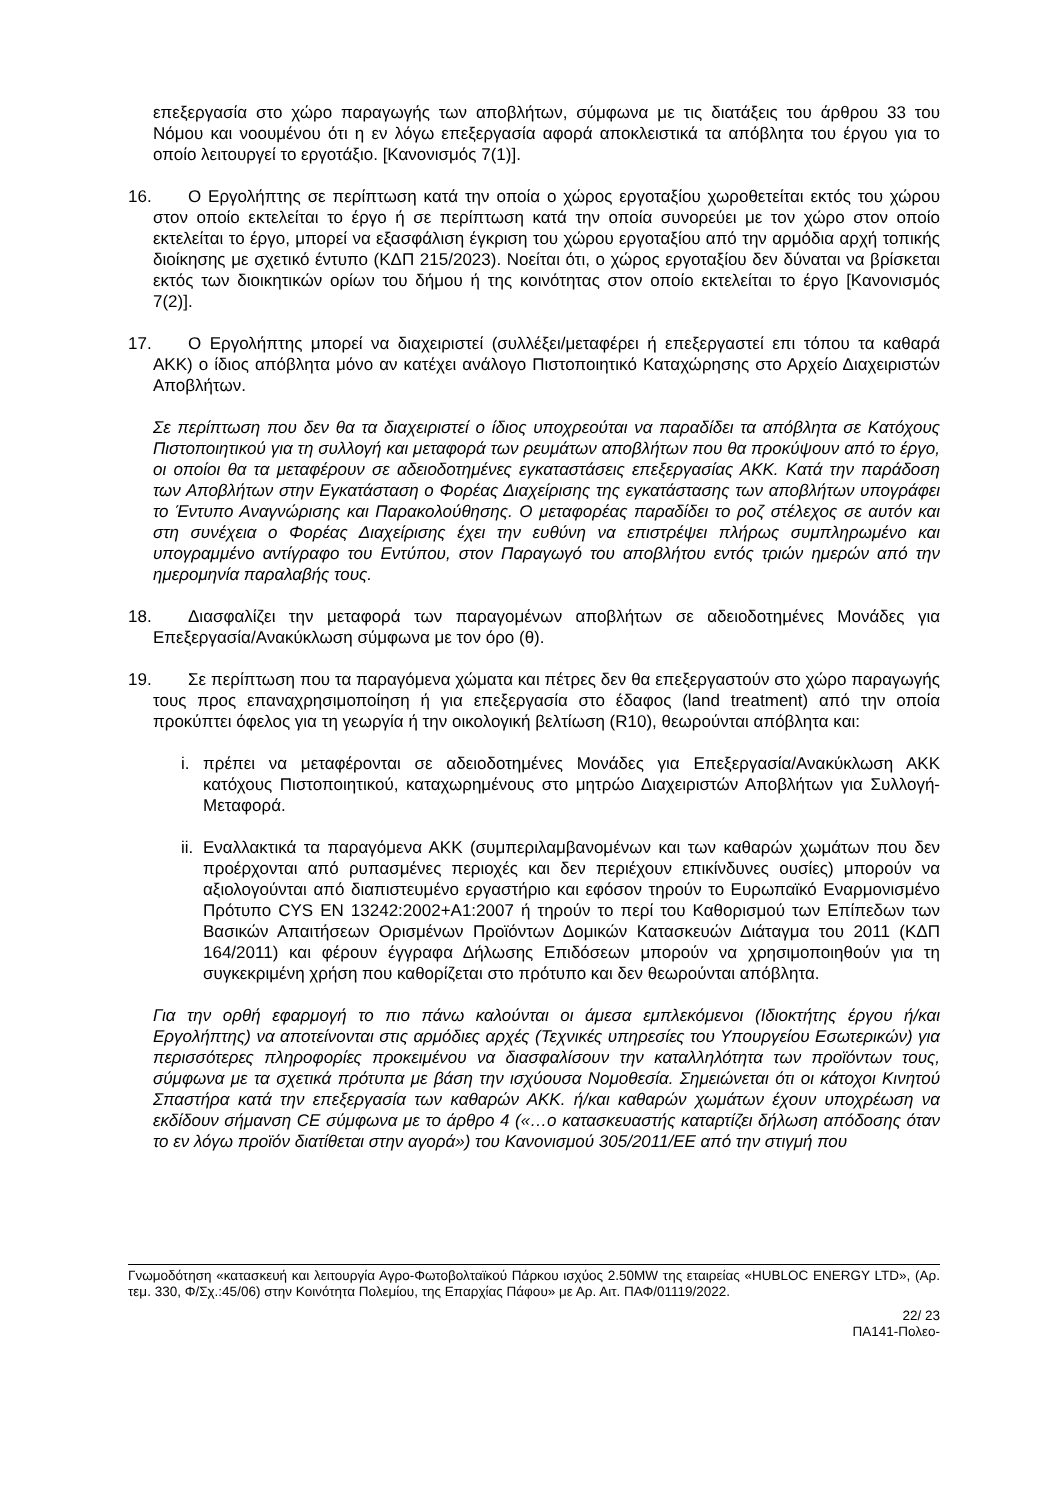επεξεργασία στο χώρο παραγωγής των αποβλήτων, σύμφωνα με τις διατάξεις του άρθρου 33 του Νόμου και νοουμένου ότι η εν λόγω επεξεργασία αφορά αποκλειστικά τα απόβλητα του έργου για το οποίο λειτουργεί το εργοτάξιο. [Κανονισμός 7(1)].
16. Ο Εργολήπτης σε περίπτωση κατά την οποία ο χώρος εργοταξίου χωροθετείται εκτός του χώρου στον οποίο εκτελείται το έργο ή σε περίπτωση κατά την οποία συνορεύει με τον χώρο στον οποίο εκτελείται το έργο, μπορεί να εξασφάλιση έγκριση του χώρου εργοταξίου από την αρμόδια αρχή τοπικής διοίκησης με σχετικό έντυπο (ΚΔΠ 215/2023). Νοείται ότι, ο χώρος εργοταξίου δεν δύναται να βρίσκεται εκτός των διοικητικών ορίων του δήμου ή της κοινότητας στον οποίο εκτελείται το έργο [Κανονισμός 7(2)].
17. Ο Εργολήπτης μπορεί να διαχειριστεί (συλλέξει/μεταφέρει ή επεξεργαστεί επι τόπου τα καθαρά ΑΚΚ) ο ίδιος απόβλητα μόνο αν κατέχει ανάλογο Πιστοποιητικό Καταχώρησης στο Αρχείο Διαχειριστών Αποβλήτων.
Σε περίπτωση που δεν θα τα διαχειριστεί ο ίδιος υποχρεούται να παραδίδει τα απόβλητα σε Κατόχους Πιστοποιητικού για τη συλλογή και μεταφορά των ρευμάτων αποβλήτων που θα προκύψουν από το έργο, οι οποίοι θα τα μεταφέρουν σε αδειοδοτημένες εγκαταστάσεις επεξεργασίας ΑΚΚ. Κατά την παράδοση των Αποβλήτων στην Εγκατάσταση ο Φορέας Διαχείρισης της εγκατάστασης των αποβλήτων υπογράφει το Έντυπο Αναγνώρισης και Παρακολούθησης. Ο μεταφορέας παραδίδει το ροζ στέλεχος σε αυτόν και στη συνέχεια ο Φορέας Διαχείρισης έχει την ευθύνη να επιστρέψει πλήρως συμπληρωμένο και υπογραμμένο αντίγραφο του Εντύπου, στον Παραγωγό του αποβλήτου εντός τριών ημερών από την ημερομηνία παραλαβής τους.
18. Διασφαλίζει την μεταφορά των παραγομένων αποβλήτων σε αδειοδοτημένες Μονάδες για Επεξεργασία/Ανακύκλωση σύμφωνα με τον όρο (θ).
19. Σε περίπτωση που τα παραγόμενα χώματα και πέτρες δεν θα επεξεργαστούν στο χώρο παραγωγής τους προς επαναχρησιμοποίηση ή για επεξεργασία στο έδαφος (land treatment) από την οποία προκύπτει όφελος για τη γεωργία ή την οικολογική βελτίωση (R10), θεωρούνται απόβλητα και:
i. πρέπει να μεταφέρονται σε αδειοδοτημένες Μονάδες για Επεξεργασία/Ανακύκλωση ΑΚΚ κατόχους Πιστοποιητικού, καταχωρημένους στο μητρώο Διαχειριστών Αποβλήτων για Συλλογή-Μεταφορά.
ii. Εναλλακτικά τα παραγόμενα ΑΚΚ (συμπεριλαμβανομένων και των καθαρών χωμάτων που δεν προέρχονται από ρυπασμένες περιοχές και δεν περιέχουν επικίνδυνες ουσίες) μπορούν να αξιολογούνται από διαπιστευμένο εργαστήριο και εφόσον τηρούν το Ευρωπαϊκό Εναρμονισμένο Πρότυπο CYS EN 13242:2002+A1:2007 ή τηρούν το περί του Καθορισμού των Επίπεδων των Βασικών Απαιτήσεων Ορισμένων Προϊόντων Δομικών Κατασκευών Διάταγμα του 2011 (ΚΔΠ 164/2011) και φέρουν έγγραφα Δήλωσης Επιδόσεων μπορούν να χρησιμοποιηθούν για τη συγκεκριμένη χρήση που καθορίζεται στο πρότυπο και δεν θεωρούνται απόβλητα.
Για την ορθή εφαρμογή το πιο πάνω καλούνται οι άμεσα εμπλεκόμενοι (Ιδιοκτήτης έργου ή/και Εργολήπτης) να αποτείνονται στις αρμόδιες αρχές (Τεχνικές υπηρεσίες του Υπουργείου Εσωτερικών) για περισσότερες πληροφορίες προκειμένου να διασφαλίσουν την καταλληλότητα των προϊόντων τους, σύμφωνα με τα σχετικά πρότυπα με βάση την ισχύουσα Νομοθεσία. Σημειώνεται ότι οι κάτοχοι Κινητού Σπαστήρα κατά την επεξεργασία των καθαρών ΑΚΚ. ή/και καθαρών χωμάτων έχουν υποχρέωση να εκδίδουν σήμανση CE σύμφωνα με το άρθρο 4 («…ο κατασκευαστής καταρτίζει δήλωση απόδοσης όταν το εν λόγω προϊόν διατίθεται στην αγορά») του Κανονισμού 305/2011/ΕΕ από την στιγμή που
Γνωμοδότηση «κατασκευή και λειτουργία Αγρο-Φωτοβολταϊκού Πάρκου ισχύος 2.50MW της εταιρείας «HUBLOC ENERGY LTD», (Αρ. τεμ. 330, Φ/Σχ.:45/06) στην Κοινότητα Πολεμίου, της Επαρχίας Πάφου» με Αρ. Αιτ. ΠΑΦ/01119/2022.
22/ 23
ΠΑ141-Πολεο-